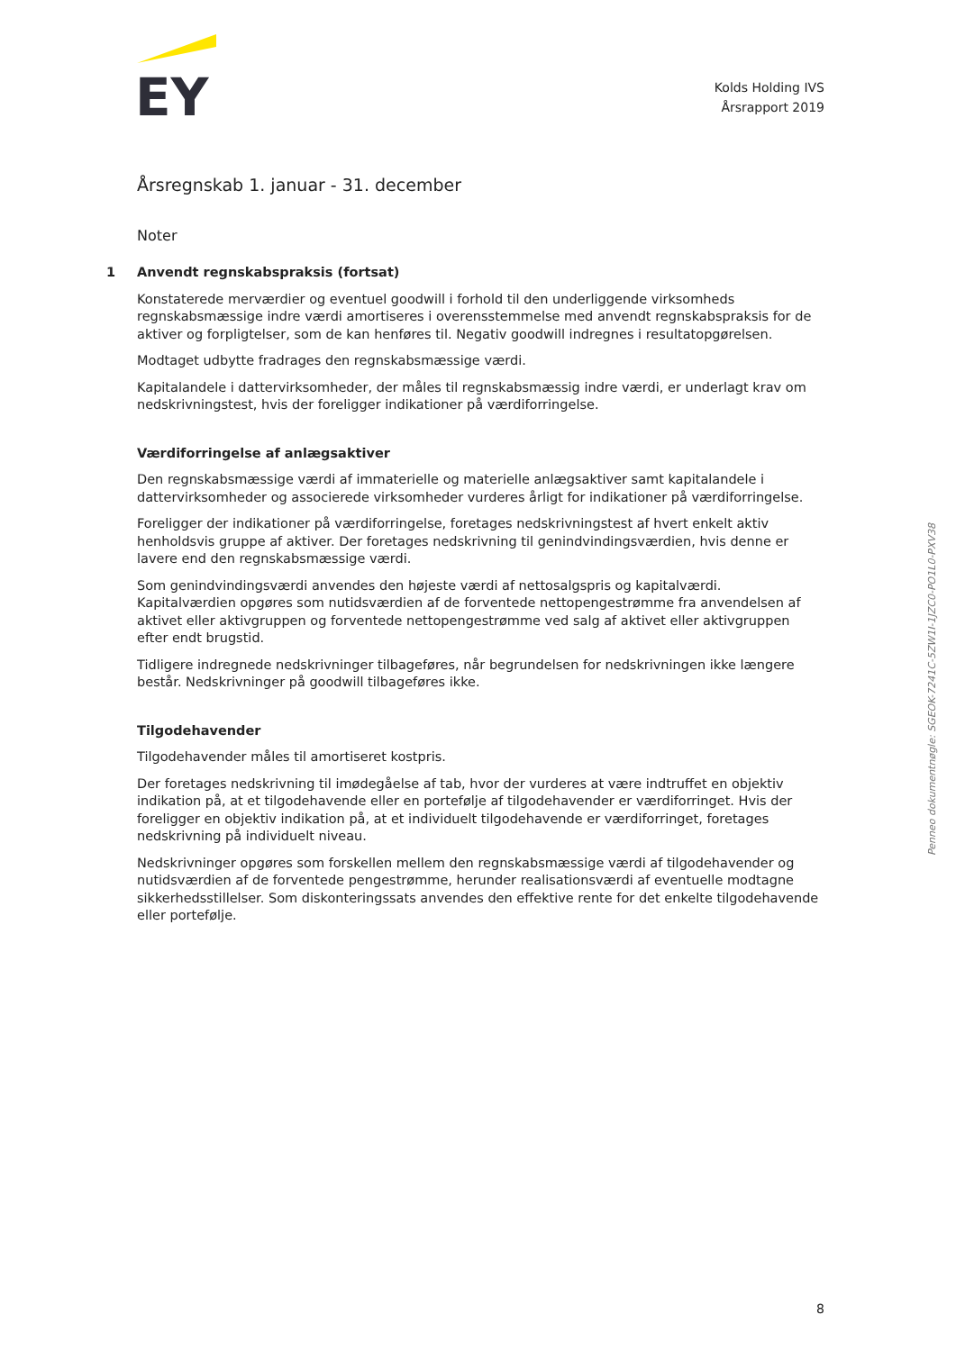EY
Kolds Holding IVS
Årsrapport 2019
Årsregnskab 1. januar - 31. december
Noter
1 Anvendt regnskabspraksis (fortsat)
Konstaterede merværdier og eventuel goodwill i forhold til den underliggende virksomheds regnskabsmæssige indre værdi amortiseres i overensstemmelse med anvendt regnskabspraksis for de aktiver og forpligtelser, som de kan henføres til. Negativ goodwill indregnes i resultatopgørelsen.
Modtaget udbytte fradrages den regnskabsmæssige værdi.
Kapitalandele i dattervirksomheder, der måles til regnskabsmæssig indre værdi, er underlagt krav om nedskrivningstest, hvis der foreligger indikationer på værdiforringelse.
Værdiforringelse af anlægsaktiver
Den regnskabsmæssige værdi af immaterielle og materielle anlægsaktiver samt kapitalandele i dattervirksomheder og associerede virksomheder vurderes årligt for indikationer på værdiforringelse.
Foreligger der indikationer på værdiforringelse, foretages nedskrivningstest af hvert enkelt aktiv henholdsvis gruppe af aktiver. Der foretages nedskrivning til genindvindingsværdien, hvis denne er lavere end den regnskabsmæssige værdi.
Som genindvindingsværdi anvendes den højeste værdi af nettosalgspris og kapitalværdi. Kapitalværdien opgøres som nutidsværdien af de forventede nettopengestrømme fra anvendelsen af aktivet eller aktivgruppen og forventede nettopengestrømme ved salg af aktivet eller aktivgruppen efter endt brugstid.
Tidligere indregnede nedskrivninger tilbageføres, når begrundelsen for nedskrivningen ikke længere består. Nedskrivninger på goodwill tilbageføres ikke.
Tilgodehavender
Tilgodehavender måles til amortiseret kostpris.
Der foretages nedskrivning til imødegåelse af tab, hvor der vurderes at være indtruffet en objektiv indikation på, at et tilgodehavende eller en portefølje af tilgodehavender er værdiforringet. Hvis der foreligger en objektiv indikation på, at et individuelt tilgodehavende er værdiforringet, foretages nedskrivning på individuelt niveau.
Nedskrivninger opgøres som forskellen mellem den regnskabsmæssige værdi af tilgodehavender og nutidsværdien af de forventede pengestrømme, herunder realisationsværdi af eventuelle modtagne sikkerhedsstillelser. Som diskonteringssats anvendes den effektive rente for det enkelte tilgodehavende eller portefølje.
Penneo dokumentnøgle: SGEOK-7241C-5ZW1I-1JZC0-PO1L0-PXV38
8